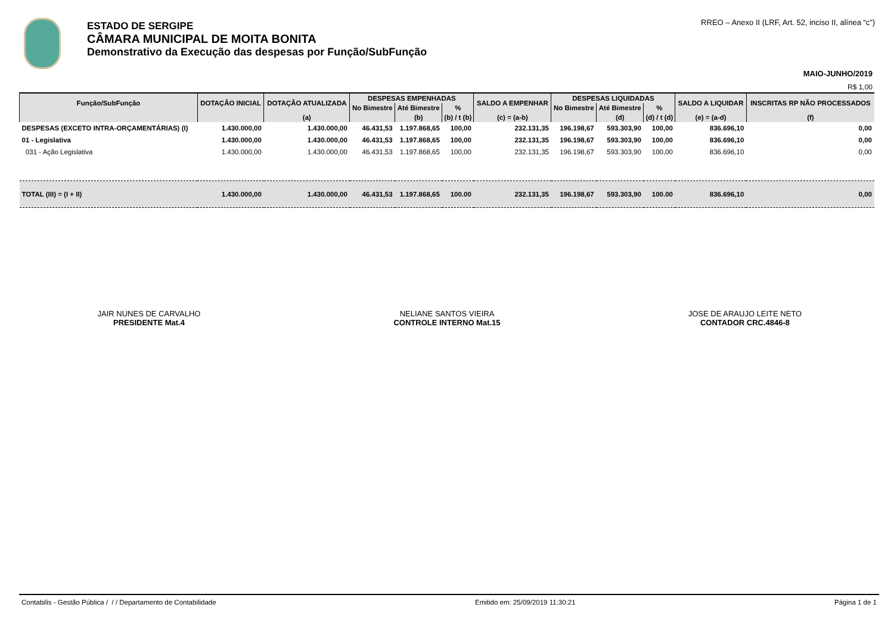ESTADO DE SERGIPE
CÂMARA MUNICIPAL DE MOITA BONITA
Demonstrativo da Execução das despesas por Função/SubFunção
RREO – Anexo II (LRF, Art. 52, inciso II, alínea “c”)
MAIO-JUNHO/2019
R$ 1,00
| Função/SubFunção | DOTAÇÃO INICIAL | DOTAÇÃO ATUALIZADA | DESPESAS EMPENHADAS | | | SALDO A EMPENHAR | DESPESAS LIQUIDADAS | | | SALDO A LIQUIDAR | INSCRITAS RP NÃO PROCESSADOS |
| --- | --- | --- | --- | --- | --- | --- | --- | --- | --- | --- | --- |
| | | | No Bimestre | Até Bimestre | % | | No Bimestre | Até Bimestre | % | | |
| | | (a) | | (b) | (b) / t (b) | (c) = (a-b) | | (d) | (d) / t (d) | (e) = (a-d) | (f) |
| DESPESAS (EXCETO INTRA-ORÇAMENTÁRIAS) (I) | 1.430.000,00 | 1.430.000,00 | 46.431,53 | 1.197.868,65 | 100,00 | 232.131,35 | 196.198,67 | 593.303,90 | 100,00 | 836.696,10 | 0,00 |
| 01 - Legislativa | 1.430.000,00 | 1.430.000,00 | 46.431,53 | 1.197.868,65 | 100,00 | 232.131,35 | 196.198,67 | 593.303,90 | 100,00 | 836.696,10 | 0,00 |
| 031 - Ação Legislativa | 1.430.000,00 | 1.430.000,00 | 46.431,53 | 1.197.868,65 | 100,00 | 232.131,35 | 196.198,67 | 593.303,90 | 100,00 | 836.696,10 | 0,00 |
| TOTAL (III) = (I + II) | 1.430.000,00 | 1.430.000,00 | 46.431,53 | 1.197.868,65 | 100.00 | 232.131,35 | 196.198,67 | 593.303,90 | 100.00 | 836.696,10 | 0,00 |
JAIR NUNES DE CARVALHO
PRESIDENTE Mat.4
NELIANE SANTOS VIEIRA
CONTROLE INTERNO Mat.15
JOSE DE ARAUJO LEITE NETO
CONTADOR CRC.4846-8
Contabilis - Gestão Pública / / / Departamento de Contabilidade Emitido em: 25/09/2019 11:30:21 Página 1 de 1